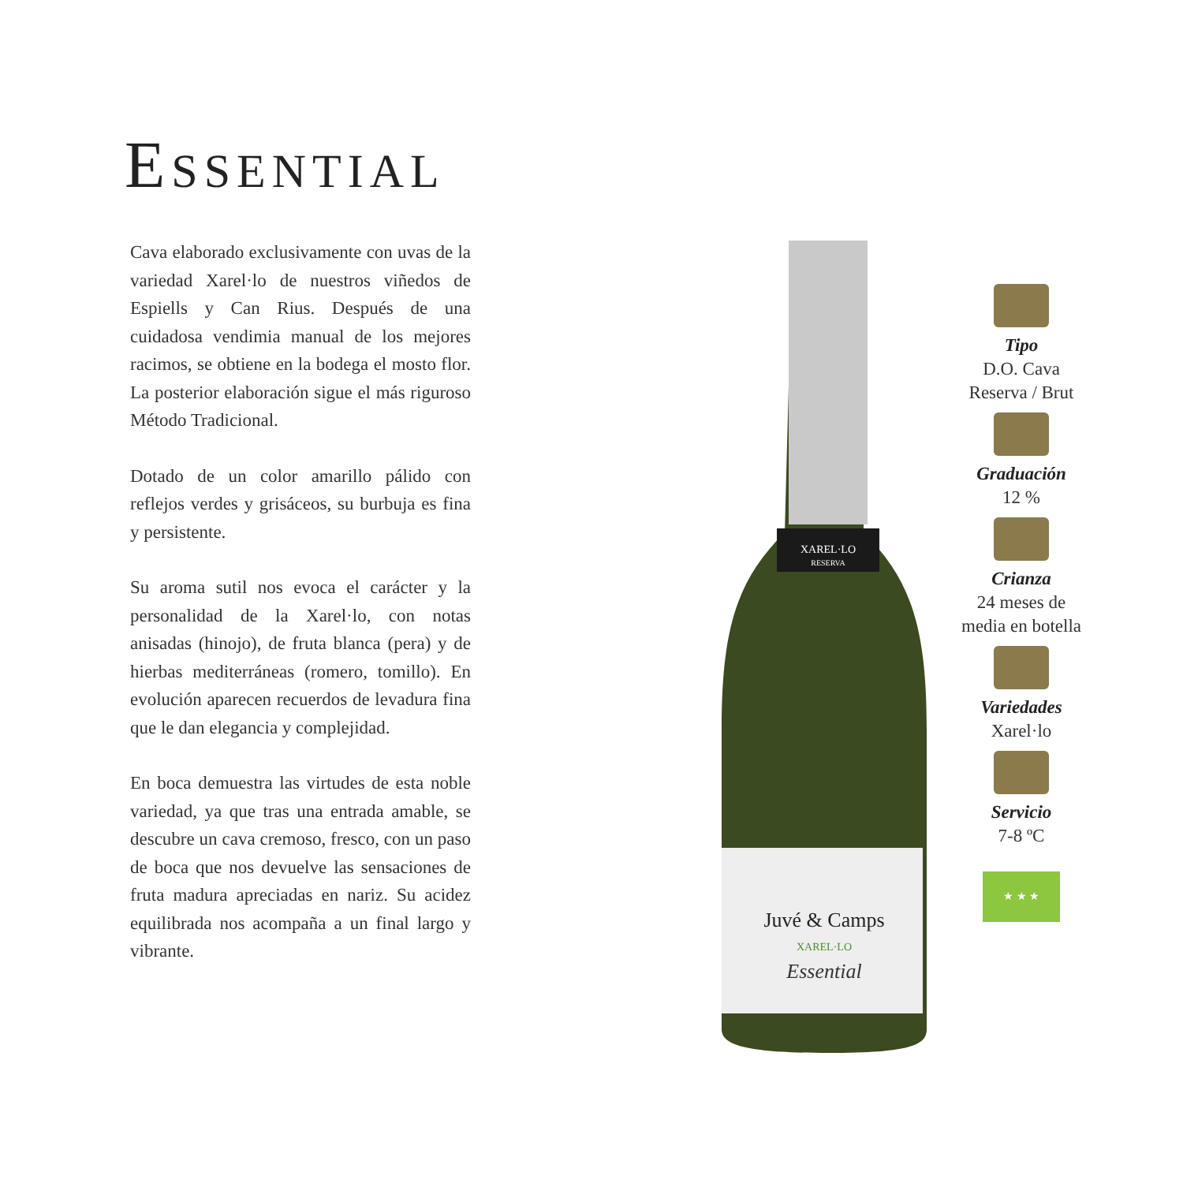ESSENTIAL
Cava elaborado exclusivamente con uvas de la variedad Xarel·lo de nuestros viñedos de Espiells y Can Rius. Después de una cuidadosa vendimia manual de los mejores racimos, se obtiene en la bodega el mosto flor. La posterior elaboración sigue el más riguroso Método Tradicional.
Dotado de un color amarillo pálido con reflejos verdes y grisáceos, su burbuja es fina y persistente.
Su aroma sutil nos evoca el carácter y la personalidad de la Xarel·lo, con notas anisadas (hinojo), de fruta blanca (pera) y de hierbas mediterráneas (romero, tomillo). En evolución aparecen recuerdos de levadura fina que le dan elegancia y complejidad.
En boca demuestra las virtudes de esta noble variedad, ya que tras una entrada amable, se descubre un cava cremoso, fresco, con un paso de boca que nos devuelve las sensaciones de fruta madura apreciadas en nariz. Su acidez equilibrada nos acompaña a un final largo y vibrante.
XAREL·LO
RESERVA
Juvé & Camps
XAREL·LO
Essential
Tipo
D.O. Cava
Reserva / Brut
Graduación
12 %
Crianza
24 meses de
media en botella
Variedades
Xarel·lo
Servicio
7-8 ºC
★ ★ ★